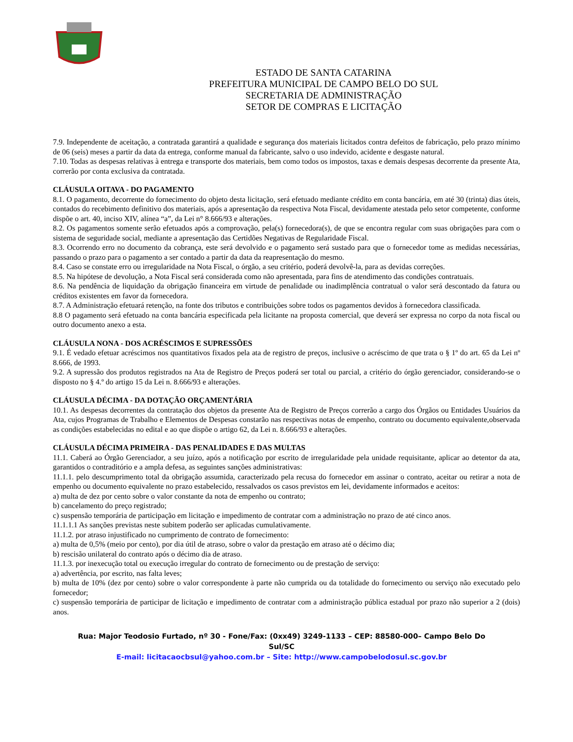ESTADO DE SANTA CATARINA
PREFEITURA MUNICIPAL DE CAMPO BELO DO SUL
SECRETARIA DE ADMINISTRAÇÃO
SETOR DE COMPRAS E LICITAÇÃO
7.9. Independente de aceitação, a contratada garantirá a qualidade e segurança dos materiais licitados contra defeitos de fabricação, pelo prazo mínimo de 06 (seis) meses a partir da data da entrega, conforme manual da fabricante, salvo o uso indevido, acidente e desgaste natural.
7.10. Todas as despesas relativas à entrega e transporte dos materiais, bem como todos os impostos, taxas e demais despesas decorrente da presente Ata, correrão por conta exclusiva da contratada.
CLÁUSULA OITAVA - DO PAGAMENTO
8.1. O pagamento, decorrente do fornecimento do objeto desta licitação, será efetuado mediante crédito em conta bancária, em até 30 (trinta) dias úteis, contados do recebimento definitivo dos materiais, após a apresentação da respectiva Nota Fiscal, devidamente atestada pelo setor competente, conforme dispõe o art. 40, inciso XIV, alínea “a”, da Lei n° 8.666/93 e alterações.
8.2. Os pagamentos somente serão efetuados após a comprovação, pela(s) fornecedora(s), de que se encontra regular com suas obrigações para com o sistema de seguridade social, mediante a apresentação das Certidões Negativas de Regularidade Fiscal.
8.3. Ocorrendo erro no documento da cobrança, este será devolvido e o pagamento será sustado para que o fornecedor tome as medidas necessárias, passando o prazo para o pagamento a ser contado a partir da data da reapresentação do mesmo.
8.4. Caso se constate erro ou irregularidade na Nota Fiscal, o órgão, a seu critério, poderá devolvê-la, para as devidas correções.
8.5. Na hipótese de devolução, a Nota Fiscal será considerada como não apresentada, para fins de atendimento das condições contratuais.
8.6. Na pendência de liquidação da obrigação financeira em virtude de penalidade ou inadimplência contratual o valor será descontado da fatura ou créditos existentes em favor da fornecedora.
8.7. A Administração efetuará retenção, na fonte dos tributos e contribuições sobre todos os pagamentos devidos à fornecedora classificada.
8.8 O pagamento será efetuado na conta bancária especificada pela licitante na proposta comercial, que deverá ser expressa no corpo da nota fiscal ou outro documento anexo a esta.
CLÁUSULA NONA - DOS ACRÉSCIMOS E SUPRESSÕES
9.1. É vedado efetuar acréscimos nos quantitativos fixados pela ata de registro de preços, inclusive o acréscimo de que trata o § 1º do art. 65 da Lei nº 8.666, de 1993.
9.2. A supressão dos produtos registrados na Ata de Registro de Preços poderá ser total ou parcial, a critério do órgão gerenciador, considerando-se o disposto no § 4.º do artigo 15 da Lei n. 8.666/93 e alterações.
CLÁUSULA DÉCIMA - DA DOTAÇÃO ORÇAMENTÁRIA
10.1. As despesas decorrentes da contratação dos objetos da presente Ata de Registro de Preços correrão a cargo dos Órgãos ou Entidades Usuários da Ata, cujos Programas de Trabalho e Elementos de Despesas constarão nas respectivas notas de empenho, contrato ou documento equivalente,observada as condições estabelecidas no edital e ao que dispõe o artigo 62, da Lei n. 8.666/93 e alterações.
CLÁUSULA DÉCIMA PRIMEIRA - DAS PENALIDADES E DAS MULTAS
11.1. Caberá ao Órgão Gerenciador, a seu juízo, após a notificação por escrito de irregularidade pela unidade requisitante, aplicar ao detentor da ata, garantidos o contraditório e a ampla defesa, as seguintes sanções administrativas:
11.1.1. pelo descumprimento total da obrigação assumida, caracterizado pela recusa do fornecedor em assinar o contrato, aceitar ou retirar a nota de empenho ou documento equivalente no prazo estabelecido, ressalvados os casos previstos em lei, devidamente informados e aceitos:
a) multa de dez por cento sobre o valor constante da nota de empenho ou contrato;
b) cancelamento do preço registrado;
c) suspensão temporária de participação em licitação e impedimento de contratar com a administração no prazo de até cinco anos.
11.1.1.1 As sanções previstas neste subitem poderão ser aplicadas cumulativamente.
11.1.2. por atraso injustificado no cumprimento de contrato de fornecimento:
a) multa de 0,5% (meio por cento), por dia útil de atraso, sobre o valor da prestação em atraso até o décimo dia;
b) rescisão unilateral do contrato após o décimo dia de atraso.
11.1.3. por inexecução total ou execução irregular do contrato de fornecimento ou de prestação de serviço:
a) advertência, por escrito, nas falta leves;
b) multa de 10% (dez por cento) sobre o valor correspondente à parte não cumprida ou da totalidade do fornecimento ou serviço não executado pelo fornecedor;
c) suspensão temporária de participar de licitação e impedimento de contratar com a administração pública estadual por prazo não superior a 2 (dois) anos.
Rua: Major Teodosio Furtado, nº 30 - Fone/Fax: (0xx49) 3249-1133 – CEP: 88580-000– Campo Belo Do Sul/SC
E-mail: licitacaocbsul@yahoo.com.br – Site: http://www.campobelodosul.sc.gov.br